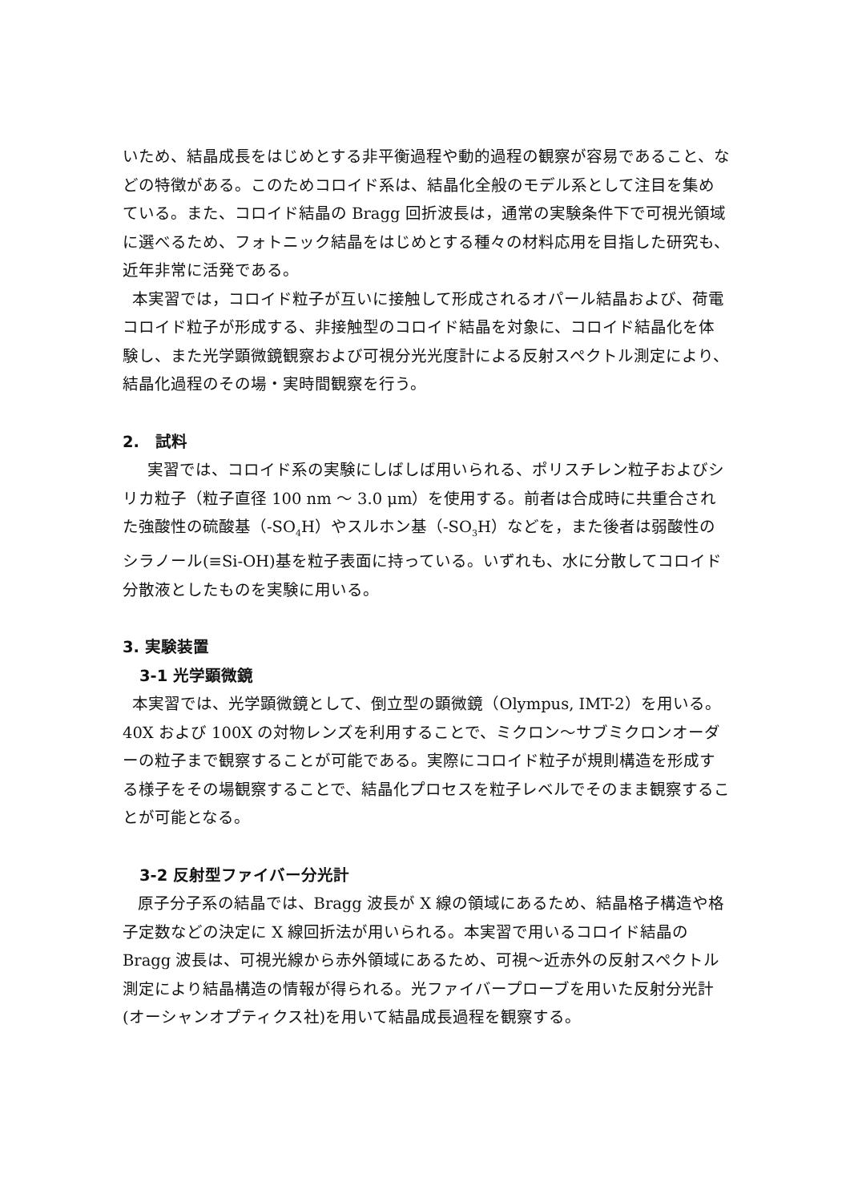いため、結晶成長をはじめとする非平衡過程や動的過程の観察が容易であること、などの特徴がある。このためコロイド系は、結晶化全般のモデル系として注目を集めている。また、コロイド結晶の Bragg 回折波長は，通常の実験条件下で可視光領域に選べるため、フォトニック結晶をはじめとする種々の材料応用を目指した研究も、近年非常に活発である。
本実習では，コロイド粒子が互いに接触して形成されるオパール結晶および、荷電コロイド粒子が形成する、非接触型のコロイド結晶を対象に、コロイド結晶化を体験し、また光学顕微鏡観察および可視分光光度計による反射スペクトル測定により、結晶化過程のその場・実時間観察を行う。
2. 試料
実習では、コロイド系の実験にしばしば用いられる、ポリスチレン粒子およびシリカ粒子（粒子直径 100 nm 〜 3.0 μm）を使用する。前者は合成時に共重合された強酸性の硫酸基（-SO<sub>4</sub>H）やスルホン基（-SO<sub>3</sub>H）などを，また後者は弱酸性のシラノール(≡Si-OH)基を粒子表面に持っている。いずれも、水に分散してコロイド分散液としたものを実験に用いる。
3. 実験装置
3-1 光学顕微鏡
本実習では、光学顕微鏡として、倒立型の顕微鏡（Olympus, IMT-2）を用いる。40X および 100X の対物レンズを利用することで、ミクロン〜サブミクロンオーダーの粒子まで観察することが可能である。実際にコロイド粒子が規則構造を形成する様子をその場観察することで、結晶化プロセスを粒子レベルでそのまま観察することが可能となる。
3-2 反射型ファイバー分光計
原子分子系の結晶では、Bragg 波長が X 線の領域にあるため、結晶格子構造や格子定数などの決定に X 線回折法が用いられる。本実習で用いるコロイド結晶の Bragg 波長は、可視光線から赤外領域にあるため、可視〜近赤外の反射スペクトル測定により結晶構造の情報が得られる。光ファイバープローブを用いた反射分光計(オーシャンオプティクス社)を用いて結晶成長過程を観察する。